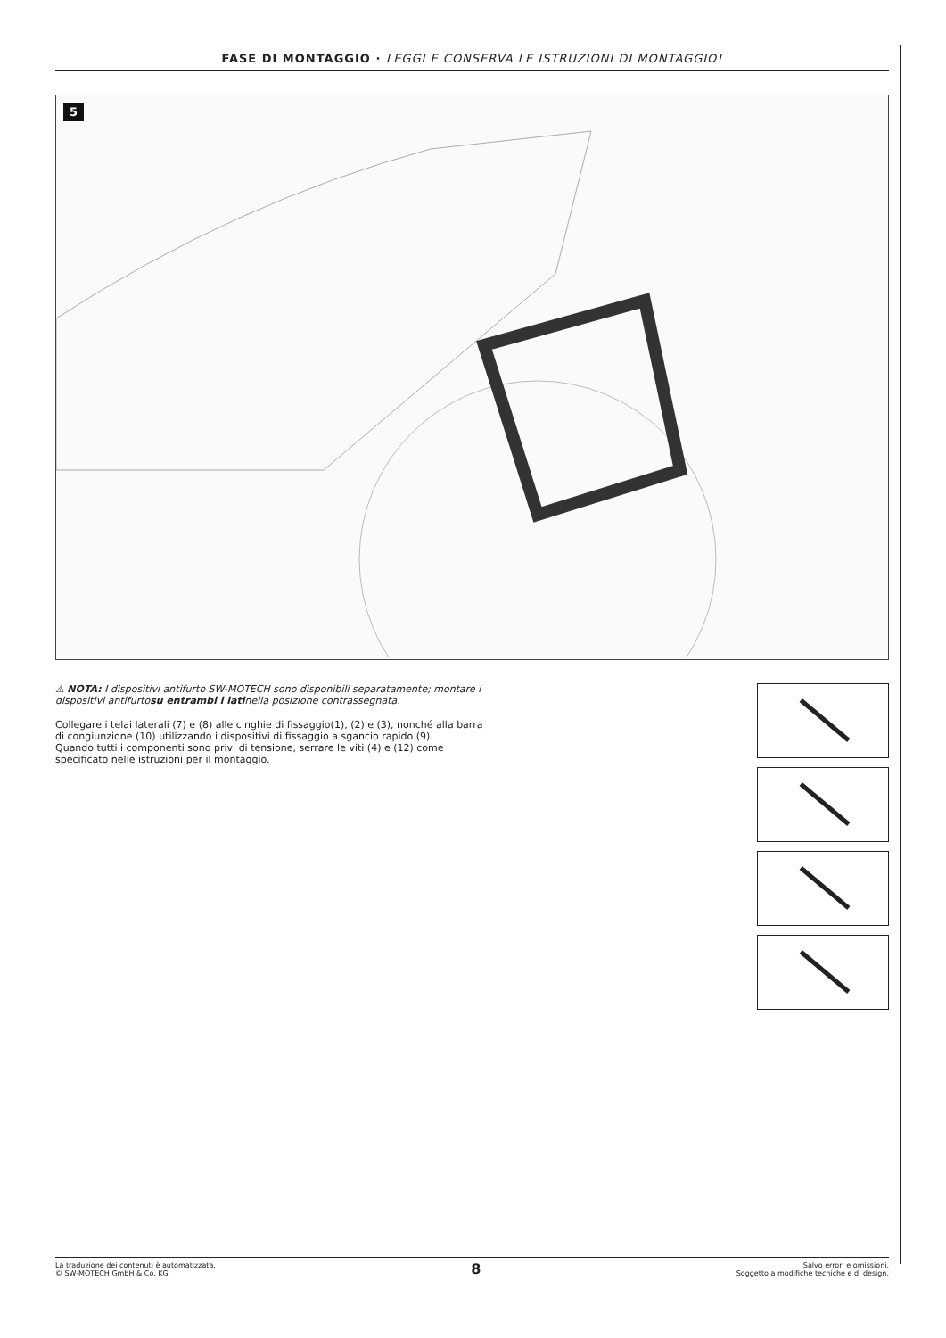FASE DI MONTAGGIO · LEGGI E CONSERVA LE ISTRUZIONI DI MONTAGGIO!
5
⚠ NOTA: I dispositivi antifurto SW-MOTECH sono disponibili separatamente; montare i dispositivi antifurtosu entrambi i latinella posizione contrassegnata.
Collegare i telai laterali (7) e (8) alle cinghie di fissaggio(1), (2) e (3), nonché alla barra di congiunzione (10) utilizzando i dispositivi di fissaggio a sgancio rapido (9).
Quando tutti i componenti sono privi di tensione, serrare le viti (4) e (12) come specificato nelle istruzioni per il montaggio.
La traduzione dei contenuti è automatizzata.
© SW-MOTECH GmbH & Co. KG
8
Salvo errori e omissioni.
Soggetto a modifiche tecniche e di design.